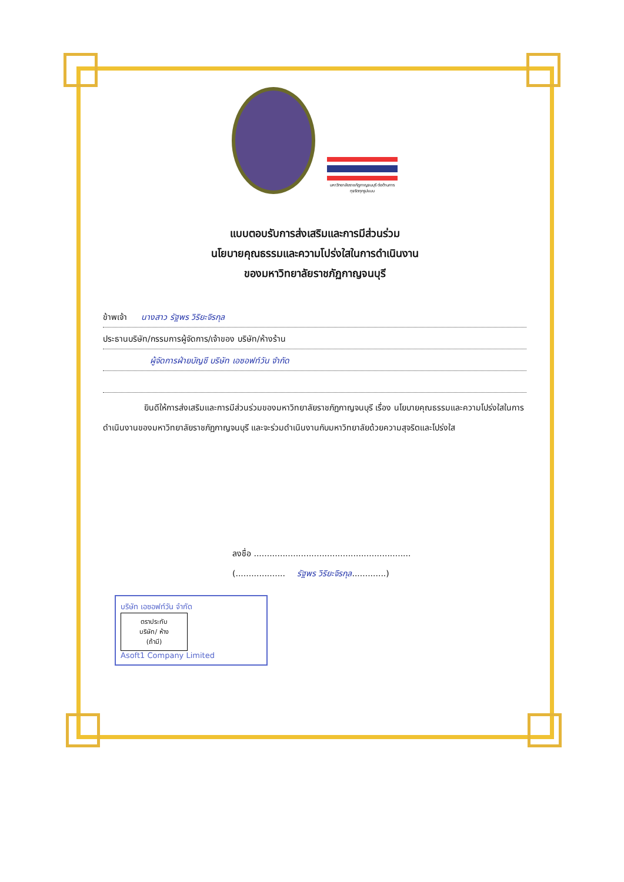มหาวิทยาลัยราชภัฏกาญจนบุรี ต่อต้านการทุจริตทุกรูปแบบ
แบบตอบรับการส่งเสริมและการมีส่วนร่วม
นโยบายคุณธรรมและความโปร่งใสในการดำเนินงาน
ของมหาวิทยาลัยราชภัฏกาญจนบุรี
ข้าพเจ้า นางสาว รัฐพร วิริยะจิรกุล
ประธานบริษัท/กรรมการผู้จัดการ/เจ้าของ บริษัท/ห้างร้าน
ผู้จัดการฝ่ายบัญชี บริษัท เอซอฟท์วัน จำกัด
ยินดีให้การส่งเสริมและการมีส่วนร่วมของมหาวิทยาลัยราชภัฏกาญจนบุรี เรื่อง นโยบายคุณธรรมและความโปร่งใสในการดำเนินงานของมหาวิทยาลัยราชภัฏกาญจนบุรี และจะร่วมดำเนินงานกับมหาวิทยาลัยด้วยความสุจริตและโปร่งใส
ลงชื่อ ............................................................
(................... รัฐพร วิริยะจิรกุล.............)
บริษัท เอซอฟท์วัน จำกัด
ตราประทับ
บริษัท/ ห้าง
(ถ้ามี)
Asoft1 Company Limited